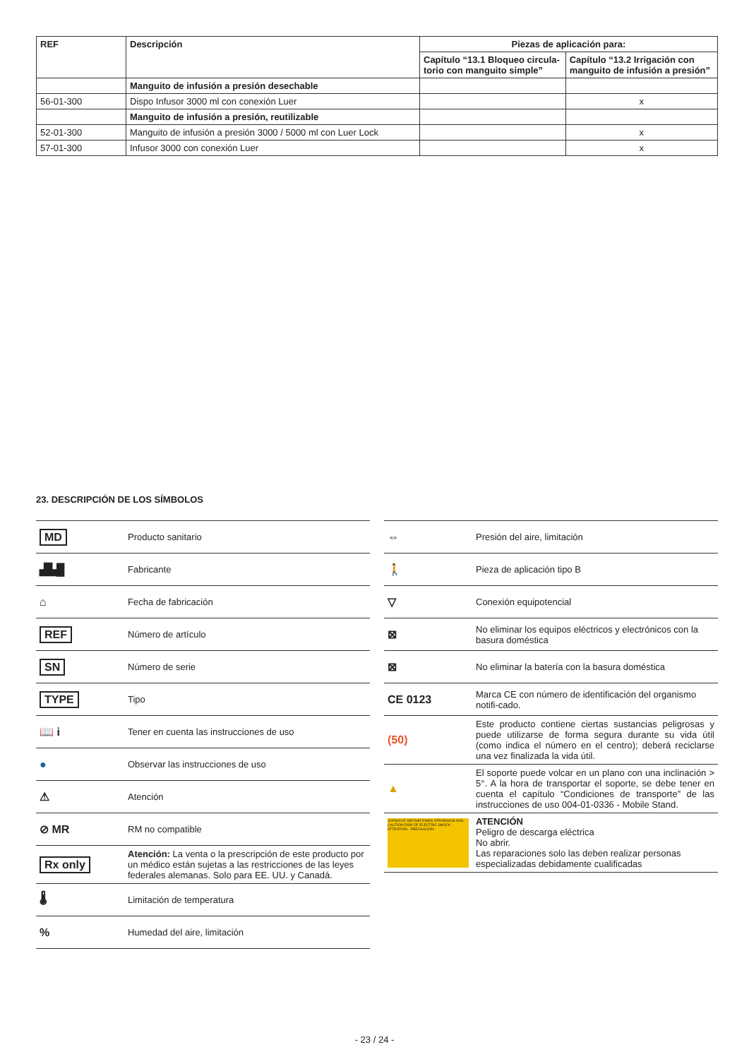| REF | Descripción | Piezas de aplicación para: | |
| --- | --- | --- | --- |
| | | Capítulo “13.1 Bloqueo circula-torio con manguito simple” | Capítulo “13.2 Irrigación con manguito de infusión a presión” |
| | Manguito de infusión a presión desechable | | |
| 56-01-300 | Dispo Infusor 3000 ml con conexión Luer | | x |
| | Manguito de infusión a presión, reutilizable | | |
| 52-01-300 | Manguito de infusión a presión 3000 / 5000 ml con Luer Lock | | x |
| 57-01-300 | Infusor 3000 con conexión Luer | | x |
23. DESCRIPCIÓN DE LOS SÍMBOLOS
| MD | Producto sanitario |
| ▟▙█ | Fabricante |
| ⌂ | Fecha de fabricación |
| REF | Número de artículo |
| SN | Número de serie |
| TYPE | Tipo |
| 📖 i | Tener en cuenta las instrucciones de uso |
| ● | Observar las instrucciones de uso |
| ⚠ | Atención |
| ⊘ MR | RM no compatible |
| Rx only | Atención: La venta o la prescripción de este producto por un médico están sujetas a las restricciones de las leyes federales alemanas. Solo para EE. UU. y Canadá. |
| 🌡 | Limitación de temperatura |
| % | Humedad del aire, limitación |
| ⇔ | Presión del aire, limitación |
| 🚶 | Pieza de aplicación tipo B |
| ▽ | Conexión equipotencial |
| ⊠ | No eliminar los equipos eléctricos y electrónicos con la basura doméstica |
| ⊠ | No eliminar la batería con la basura doméstica |
| CE 0123 | Marca CE con número de identificación del organismo notifi-cado. |
| (50) | Este producto contiene ciertas sustancias peligrosas y puede utilizarse de forma segura durante su vida útil (como indica el número en el centro); deberá reciclarse una vez finalizada la vida útil. |
| ▲ | El soporte puede volcar en un plano con una inclinación > 5°. A la hora de transportar el soporte, se debe tener en cuenta el capítulo “Condiciones de transporte” de las instrucciones de uso 004-01-0336 - Mobile Stand. |
| VORSICHT GEFAHR EINES STROMSCHLAGS · CAUTION RISK OF ELECTRIC SHOCK · ATTENTION · PRECAUCIÓN | ATENCIÓN Peligro de descarga eléctrica No abrir. Las reparaciones solo las deben realizar personas especializadas debidamente cualificadas |
- 23 / 24 -